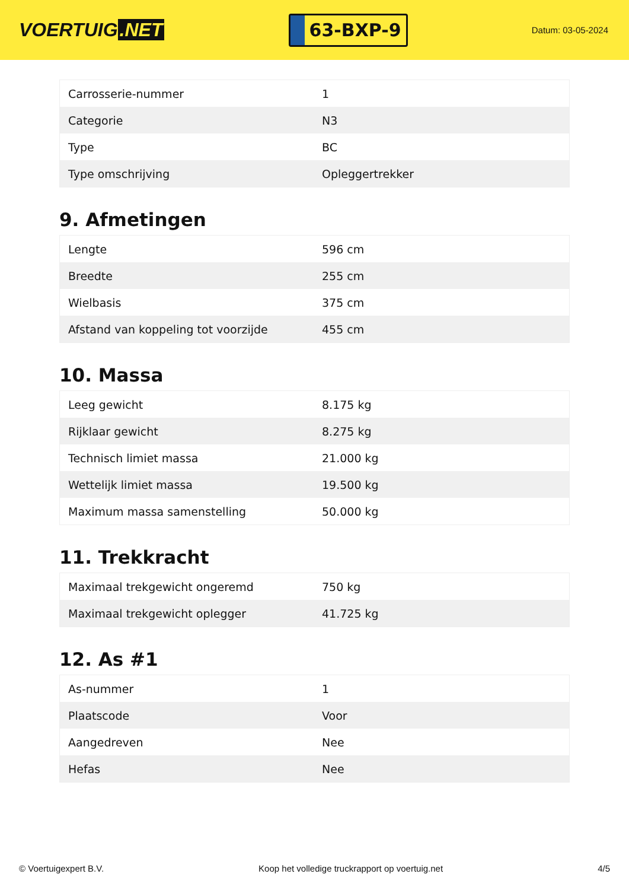VOERTUIG.NET
63-BXP-9
Datum: 03-05-2024
| Carrosserie-nummer | 1 |
| Categorie | N3 |
| Type | BC |
| Type omschrijving | Opleggertrekker |
9. Afmetingen
| Lengte | 596 cm |
| Breedte | 255 cm |
| Wielbasis | 375 cm |
| Afstand van koppeling tot voorzijde | 455 cm |
10. Massa
| Leeg gewicht | 8.175 kg |
| Rijklaar gewicht | 8.275 kg |
| Technisch limiet massa | 21.000 kg |
| Wettelijk limiet massa | 19.500 kg |
| Maximum massa samenstelling | 50.000 kg |
11. Trekkracht
| Maximaal trekgewicht ongeremd | 750 kg |
| Maximaal trekgewicht oplegger | 41.725 kg |
12. As #1
| As-nummer | 1 |
| Plaatscode | Voor |
| Aangedreven | Nee |
| Hefas | Nee |
© Voertuigexpert B.V. Koop het volledige truckrapport op voertuig.net 4/5